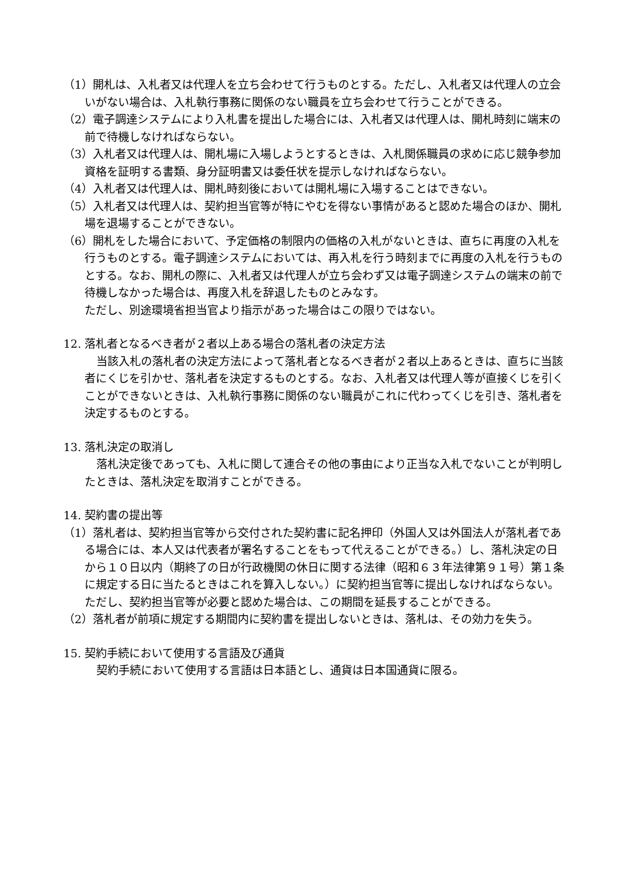（1）開札は、入札者又は代理人を立ち会わせて行うものとする。ただし、入札者又は代理人の立会いがない場合は、入札執行事務に関係のない職員を立ち会わせて行うことができる。
（2）電子調達システムにより入札書を提出した場合には、入札者又は代理人は、開札時刻に端末の前で待機しなければならない。
（3）入札者又は代理人は、開札場に入場しようとするときは、入札関係職員の求めに応じ競争参加資格を証明する書類、身分証明書又は委任状を提示しなければならない。
（4）入札者又は代理人は、開札時刻後においては開札場に入場することはできない。
（5）入札者又は代理人は、契約担当官等が特にやむを得ない事情があると認めた場合のほか、開札場を退場することができない。
（6）開札をした場合において、予定価格の制限内の価格の入札がないときは、直ちに再度の入札を行うものとする。電子調達システムにおいては、再入札を行う時刻までに再度の入札を行うものとする。なお、開札の際に、入札者又は代理人が立ち会わず又は電子調達システムの端末の前で待機しなかった場合は、再度入札を辞退したものとみなす。
ただし、別途環境省担当官より指示があった場合はこの限りではない。
12. 落札者となるべき者が２者以上ある場合の落札者の決定方法
当該入札の落札者の決定方法によって落札者となるべき者が２者以上あるときは、直ちに当該者にくじを引かせ、落札者を決定するものとする。なお、入札者又は代理人等が直接くじを引くことができないときは、入札執行事務に関係のない職員がこれに代わってくじを引き、落札者を決定するものとする。
13. 落札決定の取消し
落札決定後であっても、入札に関して連合その他の事由により正当な入札でないことが判明したときは、落札決定を取消すことができる。
14. 契約書の提出等
（1）落札者は、契約担当官等から交付された契約書に記名押印（外国人又は外国法人が落札者である場合には、本人又は代表者が署名することをもって代えることができる。）し、落札決定の日から１０日以内（期終了の日が行政機関の休日に関する法律（昭和６３年法律第９１号）第１条に規定する日に当たるときはこれを算入しない。）に契約担当官等に提出しなければならない。ただし、契約担当官等が必要と認めた場合は、この期間を延長することができる。
（2）落札者が前項に規定する期間内に契約書を提出しないときは、落札は、その効力を失う。
15. 契約手続において使用する言語及び通貨
契約手続において使用する言語は日本語とし、通貨は日本国通貨に限る。